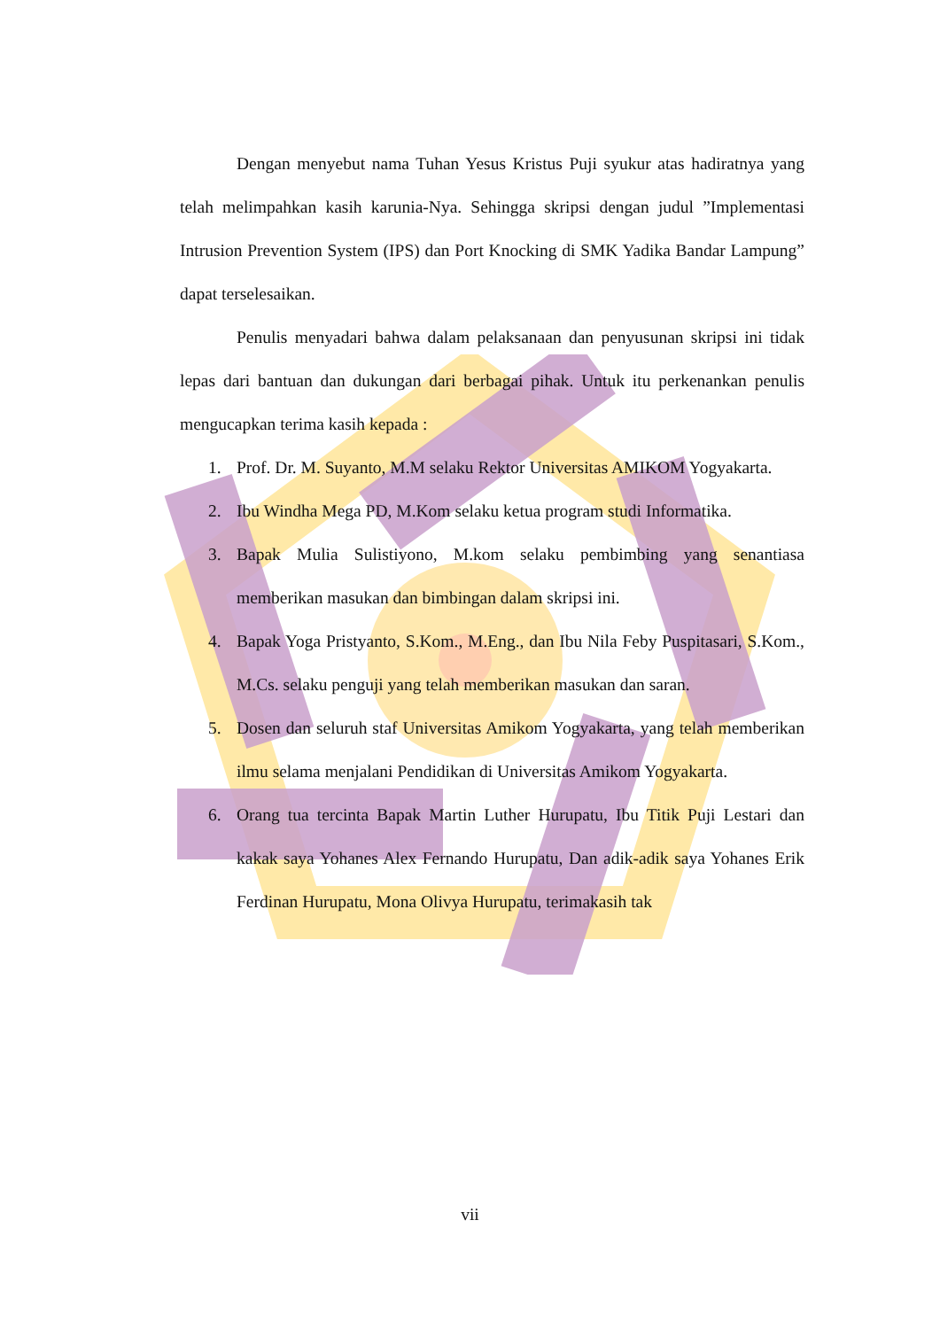Dengan menyebut nama Tuhan Yesus Kristus Puji syukur atas hadiratnya yang telah melimpahkan kasih karunia-Nya. Sehingga skripsi dengan judul ”Implementasi Intrusion Prevention System (IPS) dan Port Knocking di SMK Yadika Bandar Lampung” dapat terselesaikan.
Penulis menyadari bahwa dalam pelaksanaan dan penyusunan skripsi ini tidak lepas dari bantuan dan dukungan dari berbagai pihak. Untuk itu perkenankan penulis mengucapkan terima kasih kepada :
1. Prof. Dr. M. Suyanto, M.M selaku Rektor Universitas AMIKOM Yogyakarta.
2. Ibu Windha Mega PD, M.Kom selaku ketua program studi Informatika.
3. Bapak Mulia Sulistiyono, M.kom selaku pembimbing yang senantiasa memberikan masukan dan bimbingan dalam skripsi ini.
4. Bapak Yoga Pristyanto, S.Kom., M.Eng., dan Ibu Nila Feby Puspitasari, S.Kom., M.Cs. selaku penguji yang telah memberikan masukan dan saran.
5. Dosen dan seluruh staf Universitas Amikom Yogyakarta, yang telah memberikan ilmu selama menjalani Pendidikan di Universitas Amikom Yogyakarta.
6. Orang tua tercinta Bapak Martin Luther Hurupatu, Ibu Titik Puji Lestari dan kakak saya Yohanes Alex Fernando Hurupatu, Dan adik-adik saya Yohanes Erik Ferdinan Hurupatu, Mona Olivya Hurupatu, terimakasih tak
vii